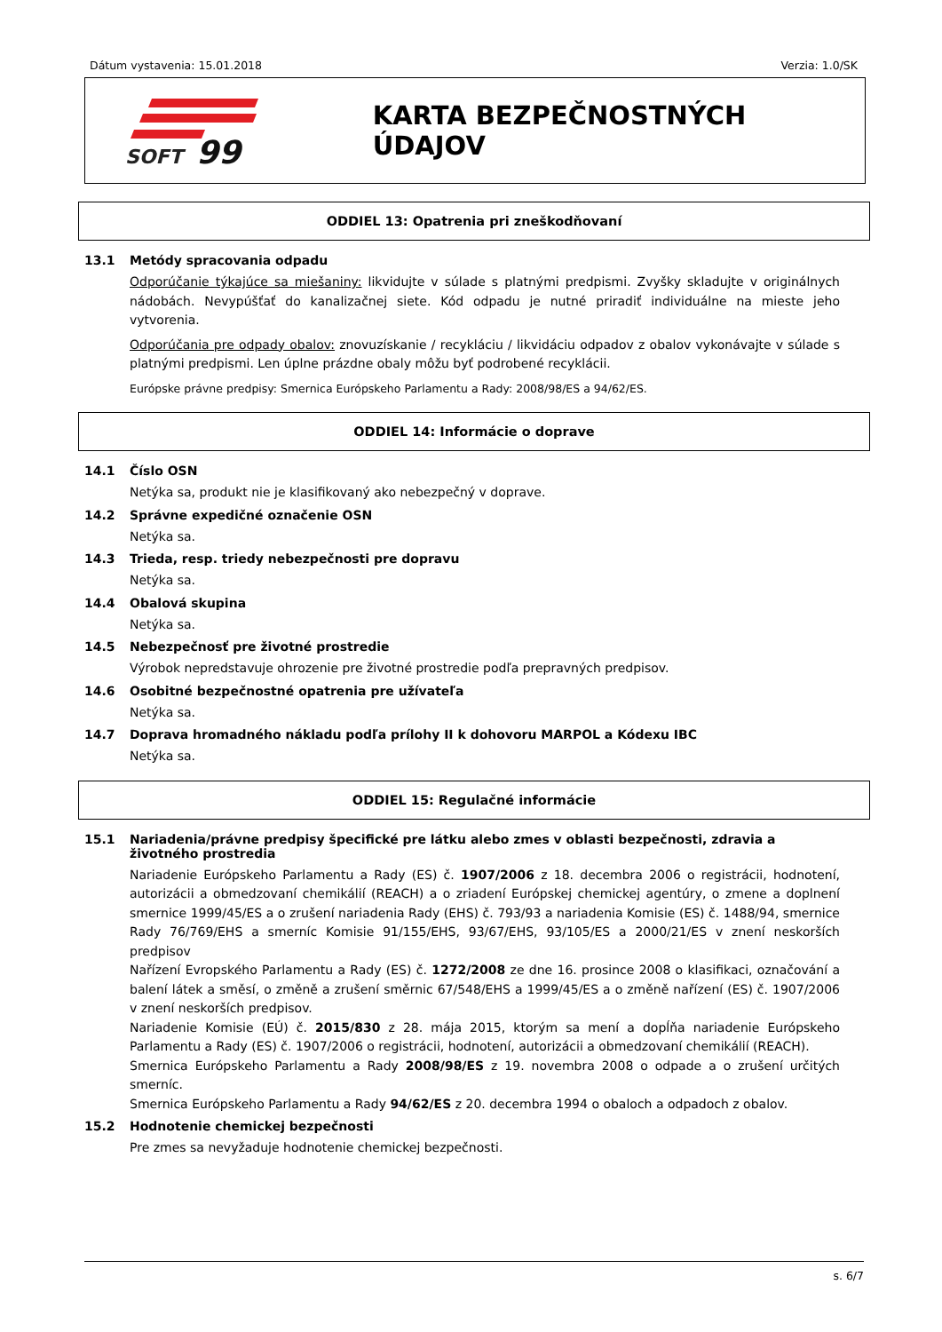Dátum vystavenia: 15.01.2018 Verzia: 1.0/SK
SOFT
99
KARTA BEZPEČNOSTNÝCH ÚDAJOV
ODDIEL 13: Opatrenia pri zneškodňovaní
13.1 Metódy spracovania odpadu
Odporúčanie týkajúce sa miešaniny: likvidujte v súlade s platnými predpismi. Zvyšky skladujte v originálnych nádobách. Nevypúšťať do kanalizačnej siete. Kód odpadu je nutné priradiť individuálne na mieste jeho vytvorenia.
Odporúčania pre odpady obalov: znovuzískanie / recykláciu / likvidáciu odpadov z obalov vykonávajte v súlade s platnými predpismi. Len úplne prázdne obaly môžu byť podrobené recyklácii.
Európske právne predpisy: Smernica Európskeho Parlamentu a Rady: 2008/98/ES a 94/62/ES.
ODDIEL 14: Informácie o doprave
14.1 Číslo OSN
Netýka sa, produkt nie je klasifikovaný ako nebezpečný v doprave.
14.2 Správne expedičné označenie OSN
Netýka sa.
14.3 Trieda, resp. triedy nebezpečnosti pre dopravu
Netýka sa.
14.4 Obalová skupina
Netýka sa.
14.5 Nebezpečnosť pre životné prostredie
Výrobok nepredstavuje ohrozenie pre životné prostredie podľa prepravných predpisov.
14.6 Osobitné bezpečnostné opatrenia pre užívateľa
Netýka sa.
14.7 Doprava hromadného nákladu podľa prílohy II k dohovoru MARPOL a Kódexu IBC
Netýka sa.
ODDIEL 15: Regulačné informácie
15.1 Nariadenia/právne predpisy špecifické pre látku alebo zmes v oblasti bezpečnosti, zdravia a životného prostredia
Nariadenie Európskeho Parlamentu a Rady (ES) č. 1907/2006 z 18. decembra 2006 o registrácii, hodnotení, autorizácii a obmedzovaní chemikálií (REACH) a o zriadení Európskej chemickej agentúry, o zmene a doplnení smernice 1999/45/ES a o zrušení nariadenia Rady (EHS) č. 793/93 a nariadenia Komisie (ES) č. 1488/94, smernice Rady 76/769/EHS a smerníc Komisie 91/155/EHS, 93/67/EHS, 93/105/ES a 2000/21/ES v znení neskorších predpisov
Nařízení Evropského Parlamentu a Rady (ES) č. 1272/2008 ze dne 16. prosince 2008 o klasifikaci, označování a balení látek a směsí, o změně a zrušení směrnic 67/548/EHS a 1999/45/ES a o změně nařízení (ES) č. 1907/2006 v znení neskorších predpisov.
Nariadenie Komisie (EÚ) č. 2015/830 z 28. mája 2015, ktorým sa mení a dopĺňa nariadenie Európskeho Parlamentu a Rady (ES) č. 1907/2006 o registrácii, hodnotení, autorizácii a obmedzovaní chemikálií (REACH).
Smernica Európskeho Parlamentu a Rady 2008/98/ES z 19. novembra 2008 o odpade a o zrušení určitých smerníc.
Smernica Európskeho Parlamentu a Rady 94/62/ES z 20. decembra 1994 o obaloch a odpadoch z obalov.
15.2 Hodnotenie chemickej bezpečnosti
Pre zmes sa nevyžaduje hodnotenie chemickej bezpečnosti.
s. 6/7